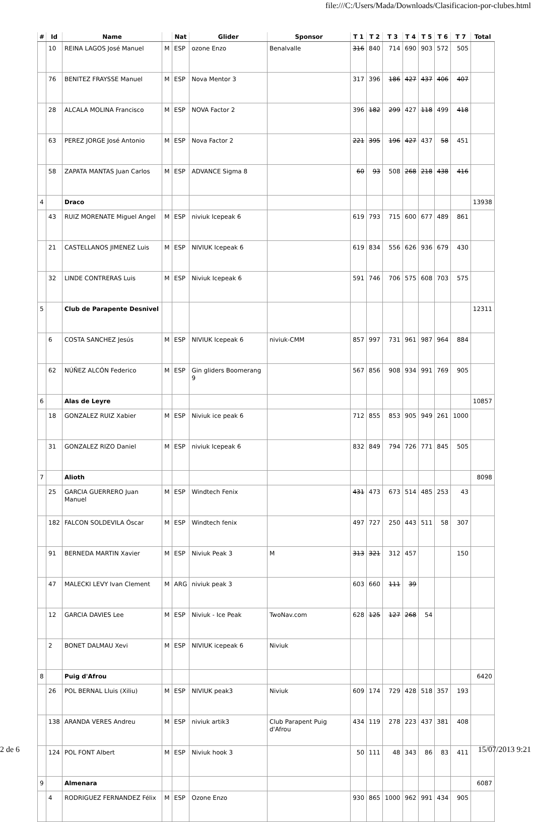file:///C:/Users/Mada/Downloads/Clasificacion-por-clubes.html
| # | Id | Name | | Nat | Glider | Sponsor | T 1 | T 2 | T 3 | T 4 | T 5 | T 6 | T 7 | Total |
| --- | --- | --- | --- | --- | --- | --- | --- | --- | --- | --- | --- | --- | --- | --- |
| | 10 | REINA LAGOS José Manuel | M | ESP | ozone Enzo | Benalvalle | 316 | 840 | 714 | 690 | 903 | 572 | 505 | |
| | 76 | BENITEZ FRAYSSE Manuel | M | ESP | Nova Mentor 3 | | 317 | 396 | 186 | 427 | 437 | 406 | 407 | |
| | 28 | ALCALA MOLINA Francisco | M | ESP | NOVA Factor 2 | | 396 | 182 | 299 | 427 | 118 | 499 | 418 | |
| | 63 | PEREZ JORGE José Antonio | M | ESP | Nova Factor 2 | | 221 | 395 | 196 | 427 | 437 | 58 | 451 | |
| | 58 | ZAPATA MANTAS Juan Carlos | M | ESP | ADVANCE Sigma 8 | | 60 | 93 | 508 | 268 | 218 | 438 | 416 | |
| 4 | | Draco | | | | | | | | | | | | 13938 |
| | 43 | RUIZ MORENATE Miguel Angel | M | ESP | niviuk Icepeak 6 | | 619 | 793 | 715 | 600 | 677 | 489 | 861 | |
| | 21 | CASTELLANOS JIMENEZ Luis | M | ESP | NIVIUK Icepeak 6 | | 619 | 834 | 556 | 626 | 936 | 679 | 430 | |
| | 32 | LINDE CONTRERAS Luis | M | ESP | Niviuk Icepeak 6 | | 591 | 746 | 706 | 575 | 608 | 703 | 575 | |
| 5 | | Club de Parapente Desnivel | | | | | | | | | | | | 12311 |
| | 6 | COSTA SANCHEZ Jesús | M | ESP | NIVIUK Icepeak 6 | niviuk-CMM | 857 | 997 | 731 | 961 | 987 | 964 | 884 | |
| | 62 | NÚÑEZ ALCÓN Federico | M | ESP | Gin gliders Boomerang 9 | | 567 | 856 | 908 | 934 | 991 | 769 | 905 | |
| 6 | | Alas de Leyre | | | | | | | | | | | | 10857 |
| | 18 | GONZALEZ RUIZ Xabier | M | ESP | Niviuk ice peak 6 | | 712 | 855 | 853 | 905 | 949 | 261 | 1000 | |
| | 31 | GONZALEZ RIZO Daniel | M | ESP | niviuk Icepeak 6 | | 832 | 849 | 794 | 726 | 771 | 845 | 505 | |
| 7 | | Alioth | | | | | | | | | | | | 8098 |
| | 25 | GARCIA GUERRERO Juan Manuel | M | ESP | Windtech Fenix | | 431 | 473 | 673 | 514 | 485 | 253 | 43 | |
| | 182 | FALCON SOLDEVILA Óscar | M | ESP | Windtech fenix | | 497 | 727 | 250 | 443 | 511 | 58 | 307 | |
| | 91 | BERNEDA MARTIN Xavier | M | ESP | Niviuk Peak 3 | M | 313 | 321 | 312 | 457 | | | 150 | |
| | 47 | MALECKI LEVY Ivan Clement | M | ARG | niviuk peak 3 | | 603 | 660 | 111 | 39 | | | | |
| | 12 | GARCIA DAVIES Lee | M | ESP | Niviuk - Ice Peak | TwoNav.com | 628 | 125 | 127 | 268 | 54 | | | |
| | 2 | BONET DALMAU Xevi | M | ESP | NIVIUK icepeak 6 | Niviuk | | | | | | | | |
| 8 | | Puig d'Afrou | | | | | | | | | | | | 6420 |
| | 26 | POL BERNAL Lluis (Xiliu) | M | ESP | NIVIUK peak3 | Niviuk | 609 | 174 | 729 | 428 | 518 | 357 | 193 | |
| | 138 | ARANDA VERES Andreu | M | ESP | niviuk artik3 | Club Parapent Puig d'Afrou | 434 | 119 | 278 | 223 | 437 | 381 | 408 | |
| | 124 | POL FONT Albert | M | ESP | Niviuk hook 3 | | 50 | 111 | 48 | 343 | 86 | 83 | 411 | |
| 9 | | Almenara | | | | | | | | | | | | 6087 |
| | 4 | RODRIGUEZ FERNANDEZ Félix | M | ESP | Ozone Enzo | | 930 | 865 | 1000 | 962 | 991 | 434 | 905 | |
2 de 6 15/07/2013 9:21